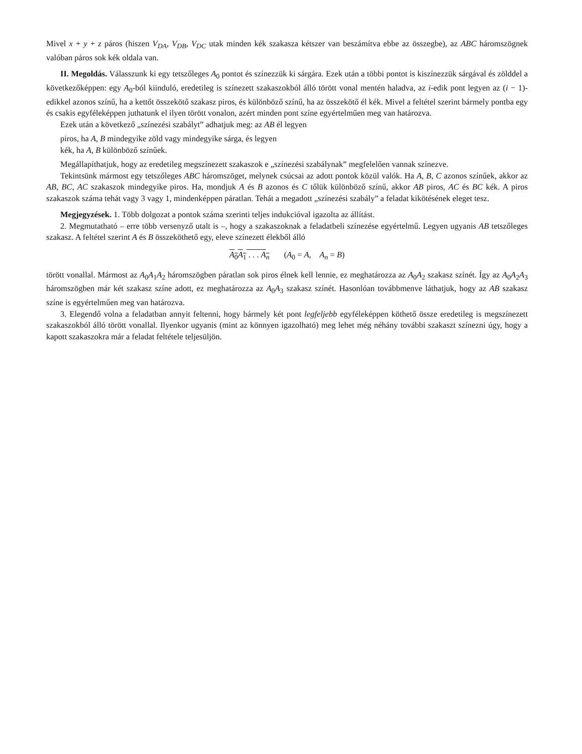Mivel x + y + z páros (hiszen V<sub>DA</sub>, V<sub>DB</sub>, V<sub>DC</sub> utak minden kék szakasza kétszer van beszámítva ebbe az összegbe), az ABC háromszögnek valóban páros sok kék oldala van.
II. Megoldás. Válasszunk ki egy tetszőleges A<sub>0</sub> pontot és színezzük ki sárgára. Ezek után a többi pontot is kiszínezzük sárgával és zölddel a következőképpen: egy A<sub>0</sub>-ból kiinduló, eredetileg is színezett szakaszokból álló törött vonal mentén haladva, az i-edik pont legyen az (i − 1)-edikkel azonos színű, ha a kettőt összekötő szakasz piros, és különböző színű, ha az összekötő él kék. Mivel a feltétel szerint bármely pontba egy és csakis egyféleképpen juthatunk el ilyen törött vonalon, azért minden pont színe egyértelműen meg van határozva.
Ezek után a következő „színezési szabályt” adhatjuk meg: az AB él legyen
piros, ha A, B mindegyike zöld vagy mindegyike sárga, és legyen
kék, ha A, B különböző színűek.
Megállapíthatjuk, hogy az eredetileg megszínezett szakaszok e „színezési szabálynak” megfelelően vannak színezve.
Tekintsünk mármost egy tetszőleges ABC háromszöget, melynek csúcsai az adott pontok közül valók. Ha A, B, C azonos színűek, akkor az AB, BC, AC szakaszok mindegyike piros. Ha, mondjuk A és B azonos és C tőlük különböző színű, akkor AB piros, AC és BC kék. A piros szakaszok száma tehát vagy 3 vagy 1, mindenképpen páratlan. Tehát a megadott „színezési szabály” a feladat kikötésének eleget tesz.
Megjegyzések. 1. Több dolgozat a pontok száma szerinti teljes indukcióval igazolta az állítást.
2. Megmutatható – erre több versenyző utalt is –, hogy a szakaszoknak a feladatbeli színezése egyértelmű. Legyen ugyanis AB tetszőleges szakasz. A feltétel szerint A és B összeköthető egy, eleve színezett élekből álló
A<sub>0</sub>A<sub>1</sub> . . . A<sub>n</sub> (A<sub>0</sub> = A, A<sub>n</sub> = B)
törött vonallal. Mármost az A<sub>0</sub>A<sub>1</sub>A<sub>2</sub> háromszögben páratlan sok piros élnek kell lennie, ez meghatározza az A<sub>0</sub>A<sub>2</sub> szakasz színét. Így az A<sub>0</sub>A<sub>2</sub>A<sub>3</sub> háromszögben már két szakasz színe adott, ez meghatározza az A<sub>0</sub>A<sub>3</sub> szakasz színét. Hasonlóan továbbmenve láthatjuk, hogy az AB szakasz színe is egyértelműen meg van határozva.
3. Elegendő volna a feladatban annyit feltenni, hogy bármely két pont legfeljebb egyféleképpen köthető össze eredetileg is megszínezett szakaszokból álló törött vonallal. Ilyenkor ugyanis (mint az könnyen igazolható) meg lehet még néhány további szakaszt színezni úgy, hogy a kapott szakaszokra már a feladat feltétele teljesüljön.